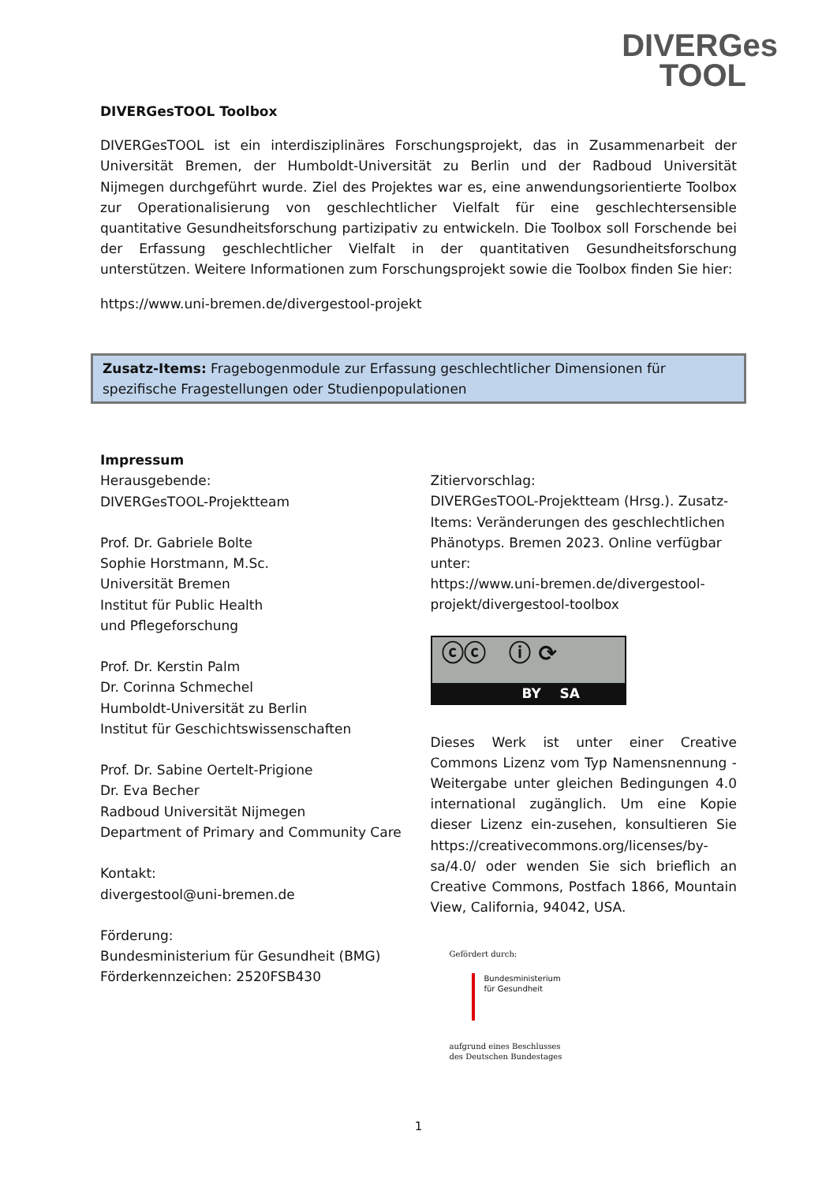DIVERGes
TOOL
DIVERGesTOOL Toolbox
DIVERGesTOOL ist ein interdisziplinäres Forschungsprojekt, das in Zusammenarbeit der Universität Bremen, der Humboldt-Universität zu Berlin und der Radboud Universität Nijmegen durchgeführt wurde. Ziel des Projektes war es, eine anwendungsorientierte Toolbox zur Operationalisierung von geschlechtlicher Vielfalt für eine geschlechtersensible quantitative Gesundheitsforschung partizipativ zu entwickeln. Die Toolbox soll Forschende bei der Erfassung geschlechtlicher Vielfalt in der quantitativen Gesundheitsforschung unterstützen. Weitere Informationen zum Forschungsprojekt sowie die Toolbox finden Sie hier:
https://www.uni-bremen.de/divergestool-projekt
Zusatz-Items: Fragebogenmodule zur Erfassung geschlechtlicher Dimensionen für spezifische Fragestellungen oder Studienpopulationen
Impressum
Herausgebende:
DIVERGesTOOL-Projektteam
Prof. Dr. Gabriele Bolte
Sophie Horstmann, M.Sc.
Universität Bremen
Institut für Public Health
und Pflegeforschung
Prof. Dr. Kerstin Palm
Dr. Corinna Schmechel
Humboldt-Universität zu Berlin
Institut für Geschichtswissenschaften
Prof. Dr. Sabine Oertelt-Prigione
Dr. Eva Becher
Radboud Universität Nijmegen
Department of Primary and Community Care
Kontakt:
divergestool@uni-bremen.de
Förderung:
Bundesministerium für Gesundheit (BMG)
Förderkennzeichen: 2520FSB430
Zitiervorschlag:
DIVERGesTOOL-Projektteam (Hrsg.). Zusatz-Items: Veränderungen des geschlechtlichen Phänotyps. Bremen 2023. Online verfügbar unter:
https://www.uni-bremen.de/divergestool-projekt/divergestool-toolbox
ⓒⓒ ⓘ ⟳
BY SA
Dieses Werk ist unter einer Creative Commons Lizenz vom Typ Namensnennung - Weitergabe unter gleichen Bedingungen 4.0 international zugänglich. Um eine Kopie dieser Lizenz ein-zusehen, konsultieren Sie https://creativecommons.org/licenses/by-sa/4.0/ oder wenden Sie sich brieflich an Creative Commons, Postfach 1866, Mountain View, California, 94042, USA.
Gefördert durch:
Bundesministerium
für Gesundheit
aufgrund eines Beschlusses
des Deutschen Bundestages
1